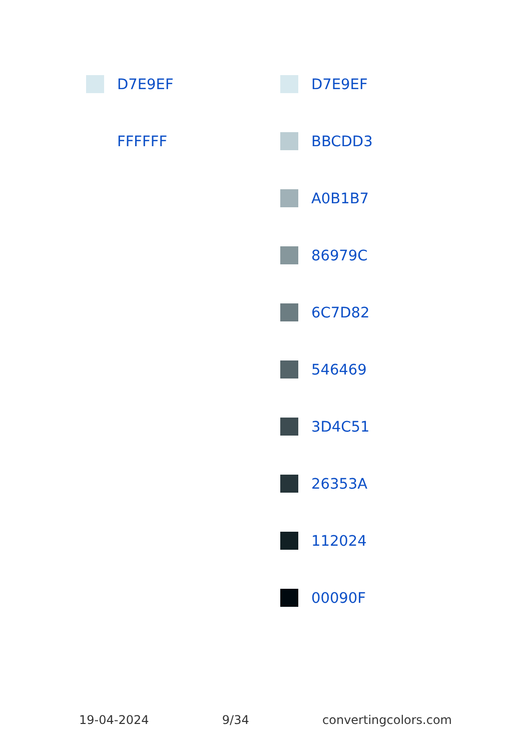D7E9EF
FFFFFF
D7E9EF
BBCDD3
A0B1B7
86979C
6C7D82
546469
3D4C51
26353A
112024
00090F
19-04-2024 9/34 convertingcolors.com